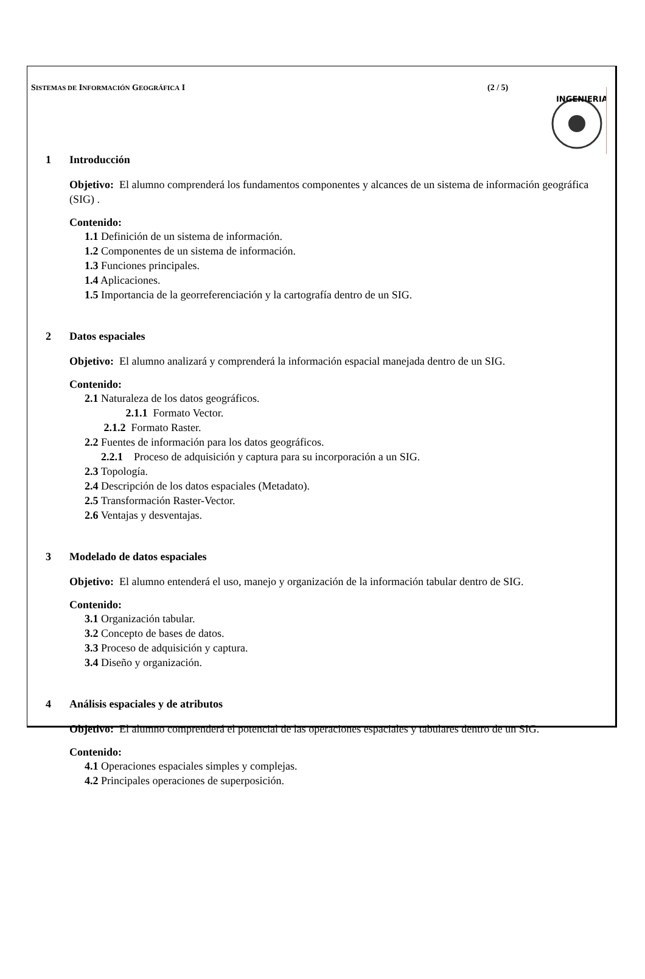SISTEMAS DE INFORMACIÓN GEOGRÁFICA I (2 / 5)
INGENIERIA
1 Introducción
Objetivo: El alumno comprenderá los fundamentos componentes y alcances de un sistema de información geográfica (SIG) .
Contenido:
1.1 Definición de un sistema de información.
1.2 Componentes de un sistema de información.
1.3 Funciones principales.
1.4 Aplicaciones.
1.5 Importancia de la georreferenciación y la cartografía dentro de un SIG.
2 Datos espaciales
Objetivo: El alumno analizará y comprenderá la información espacial manejada dentro de un SIG.
Contenido:
2.1 Naturaleza de los datos geográficos.
2.1.1 Formato Vector.
2.1.2 Formato Raster.
2.2 Fuentes de información para los datos geográficos.
2.2.1 Proceso de adquisición y captura para su incorporación a un SIG.
2.3 Topología.
2.4 Descripción de los datos espaciales (Metadato).
2.5 Transformación Raster-Vector.
2.6 Ventajas y desventajas.
3 Modelado de datos espaciales
Objetivo: El alumno entenderá el uso, manejo y organización de la información tabular dentro de SIG.
Contenido:
3.1 Organización tabular.
3.2 Concepto de bases de datos.
3.3 Proceso de adquisición y captura.
3.4 Diseño y organización.
4 Análisis espaciales y de atributos
Objetivo: El alumno comprenderá el potencial de las operaciones espaciales y tabulares dentro de un SIG.
Contenido:
4.1 Operaciones espaciales simples y complejas.
4.2 Principales operaciones de superposición.